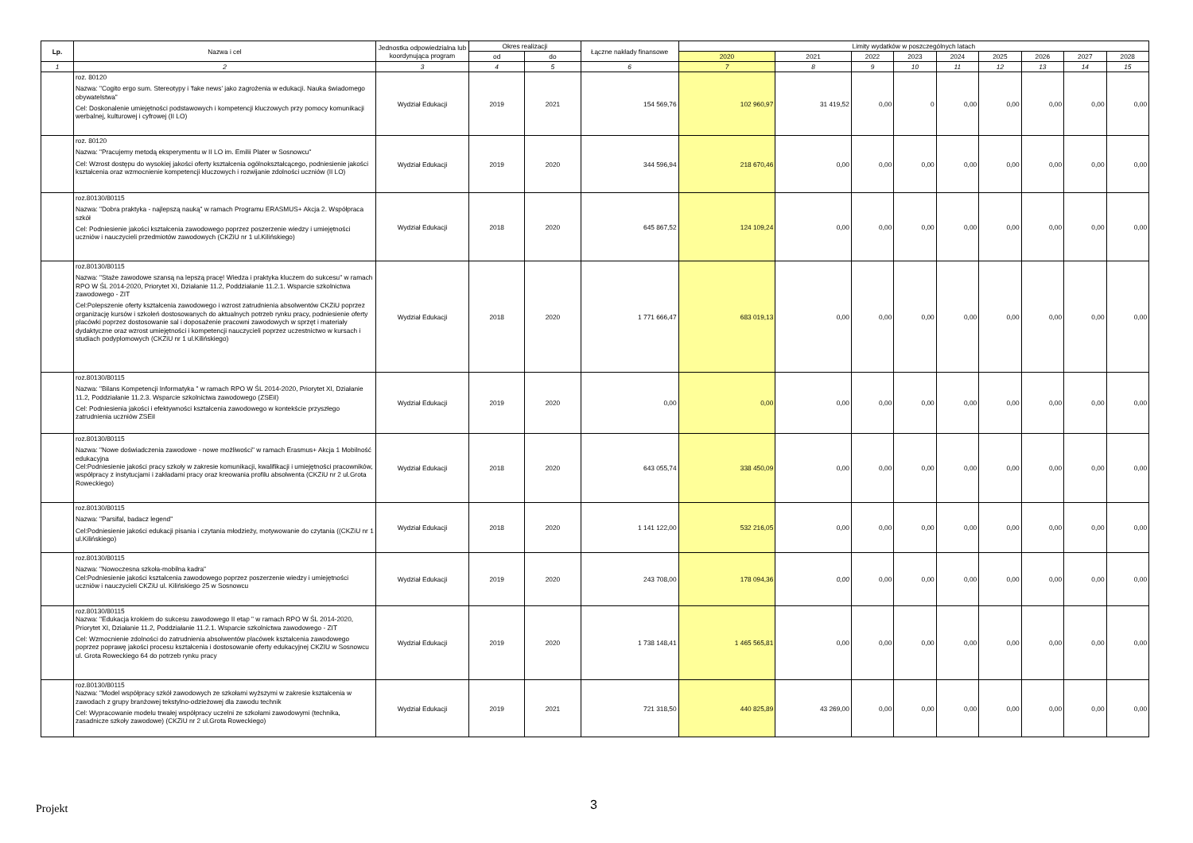| Lp. | Nazwa i cel | Jednostka odpowiedzialna lub koordynująca program | Okres realizacji | | Łączne nakłady finansowe | Limity wydatków w poszczególnych latach | | | | | | | | |
| --- | --- | --- | --- | --- | --- | --- | --- | --- | --- | --- | --- | --- | --- | --- |
| | | | od | do | | 2020 | 2021 | 2022 | 2023 | 2024 | 2025 | 2026 | 2027 | 2028 |
| 1 | 2 | 3 | 4 | 5 | 6 | 7 | 8 | 9 | 10 | 11 | 12 | 13 | 14 | 15 |
| | roz. 80120 Nazwa: "Cogito ergo sum. Stereotypy i 'fake news' jako zagrożenia w edukacji. Nauka świadomego obywatelstwa" Cel: Doskonalenie umiejętności podstawowych i kompetencji kluczowych przy pomocy komunikacji werbalnej, kulturowej i cyfrowej (II LO) | Wydział Edukacji | 2019 | 2021 | 154 569,76 | 102 960,97 | 31 419,52 | 0,00 | 0 | 0,00 | 0,00 | 0,00 | 0,00 | 0,00 |
| | roz. 80120 Nazwa: "Pracujemy metodą eksperymentu w II LO im. Emilii Plater w Sosnowcu" Cel: Wzrost dostępu do wysokiej jakości oferty kształcenia ogólnokształcącego, podniesienie jakości kształcenia oraz wzmocnienie kompetencji kluczowych i rozwijanie zdolności uczniów (II LO) | Wydział Edukacji | 2019 | 2020 | 344 596,94 | 218 670,46 | 0,00 | 0,00 | 0,00 | 0,00 | 0,00 | 0,00 | 0,00 | 0,00 |
| | roz.80130/80115 Nazwa: "Dobra praktyka - najlepszą nauką" w ramach Programu ERASMUS+ Akcja 2. Współpraca szkół Cel: Podniesienie jakości kształcenia zawodowego poprzez poszerzenie wiedzy i umiejętności uczniów i nauczycieli przedmiotów zawodowych (CKZiU nr 1 ul.Kilińskiego) | Wydział Edukacji | 2018 | 2020 | 645 867,52 | 124 109,24 | 0,00 | 0,00 | 0,00 | 0,00 | 0,00 | 0,00 | 0,00 | 0,00 |
| | roz.80130/80115 Nazwa: "Staże zawodowe szansą na lepszą pracę! Wiedza i praktyka kluczem do sukcesu" w ramach RPO W ŚL 2014-2020, Priorytet XI, Działanie 11.2, Poddziałanie 11.2.1. Wsparcie szkolnictwa zawodowego - ZIT Cel:Polepszenie oferty kształcenia zawodowego i wzrost zatrudnienia absolwentów CKZiU poprzez organizację kursów i szkoleń dostosowanych do aktualnych potrzeb rynku pracy, podniesienie oferty placówki poprzez dostosowanie sal i doposażenie pracowni zawodowych w sprzęt i materiały dydaktyczne oraz wzrost umiejętności i kompetencji nauczycieli poprzez uczestnictwo w kursach i studiach podyplomowych (CKZiU nr 1 ul.Kilińskiego) | Wydział Edukacji | 2018 | 2020 | 1 771 666,47 | 683 019,13 | 0,00 | 0,00 | 0,00 | 0,00 | 0,00 | 0,00 | 0,00 | 0,00 |
| | roz.80130/80115 Nazwa: "Bilans Kompetencji Informatyka " w ramach RPO W ŚL 2014-2020, Priorytet XI, Działanie 11.2, Poddziałanie 11.2.3. Wsparcie szkolnictwa zawodowego (ZSEiI) Cel: Podniesienia jakości i efektywności kształcenia zawodowego w kontekście przyszłego zatrudnienia uczniów ZSEiI | Wydział Edukacji | 2019 | 2020 | 0,00 | 0,00 | 0,00 | 0,00 | 0,00 | 0,00 | 0,00 | 0,00 | 0,00 | 0,00 |
| | roz.80130/80115 Nazwa: "Nowe doświadczenia zawodowe - nowe możliwości" w ramach Erasmus+ Akcja 1 Mobilność edukacyjna Cel:Podniesienie jakości pracy szkoły w zakresie komunikacji, kwalifikacji i umiejętności pracowników, współpracy z instytucjami i zakładami pracy oraz kreowania profilu absolwenta (CKZiU nr 2 ul.Grota Roweckiego) | Wydział Edukacji | 2018 | 2020 | 643 055,74 | 338 450,09 | 0,00 | 0,00 | 0,00 | 0,00 | 0,00 | 0,00 | 0,00 | 0,00 |
| | roz.80130/80115 Nazwa: "Parsifal, badacz legend" Cel:Podniesienie jakości edukacji pisania i czytania młodzieży, motywowanie do czytania ((CKZiU nr 1 ul.Kilińskiego) | Wydział Edukacji | 2018 | 2020 | 1 141 122,00 | 532 216,05 | 0,00 | 0,00 | 0,00 | 0,00 | 0,00 | 0,00 | 0,00 | 0,00 |
| | roz.80130/80115 Nazwa: "Nowoczesna szkoła-mobilna kadra" Cel:Podniesienie jakości kształcenia zawodowego poprzez poszerzenie wiedzy i umiejętności uczniów i nauczycieli CKZiU ul. Kilińskiego 25 w Sosnowcu | Wydział Edukacji | 2019 | 2020 | 243 708,00 | 178 094,36 | 0,00 | 0,00 | 0,00 | 0,00 | 0,00 | 0,00 | 0,00 | 0,00 |
| | roz.80130/80115 Nazwa: "Edukacja krokiem do sukcesu zawodowego II etap " w ramach RPO W ŚL 2014-2020, Priorytet XI, Działanie 11.2, Poddziałanie 11.2.1. Wsparcie szkolnictwa zawodowego - ZIT Cel: Wzmocnienie zdolności do zatrudnienia absolwentów placówek kształcenia zawodowego poprzez poprawę jakości procesu kształcenia i dostosowanie oferty edukacyjnej CKZIU w Sosnowcu ul. Grota Roweckiego 64 do potrzeb rynku pracy | Wydział Edukacji | 2019 | 2020 | 1 738 148,41 | 1 465 565,81 | 0,00 | 0,00 | 0,00 | 0,00 | 0,00 | 0,00 | 0,00 | 0,00 |
| | roz.80130/80115 Nazwa: "Model współpracy szkół zawodowych ze szkołami wyższymi w zakresie kształcenia w zawodach z grupy branżowej tekstylno-odzieżowej dla zawodu technik Cel: Wypracowanie modelu trwałej współpracy uczelni ze szkołami zawodowymi (technika, zasadnicze szkoły zawodowe) (CKZiU nr 2 ul.Grota Roweckiego) | Wydział Edukacji | 2019 | 2021 | 721 318,50 | 440 825,89 | 43 269,00 | 0,00 | 0,00 | 0,00 | 0,00 | 0,00 | 0,00 | 0,00 |
Projekt 3